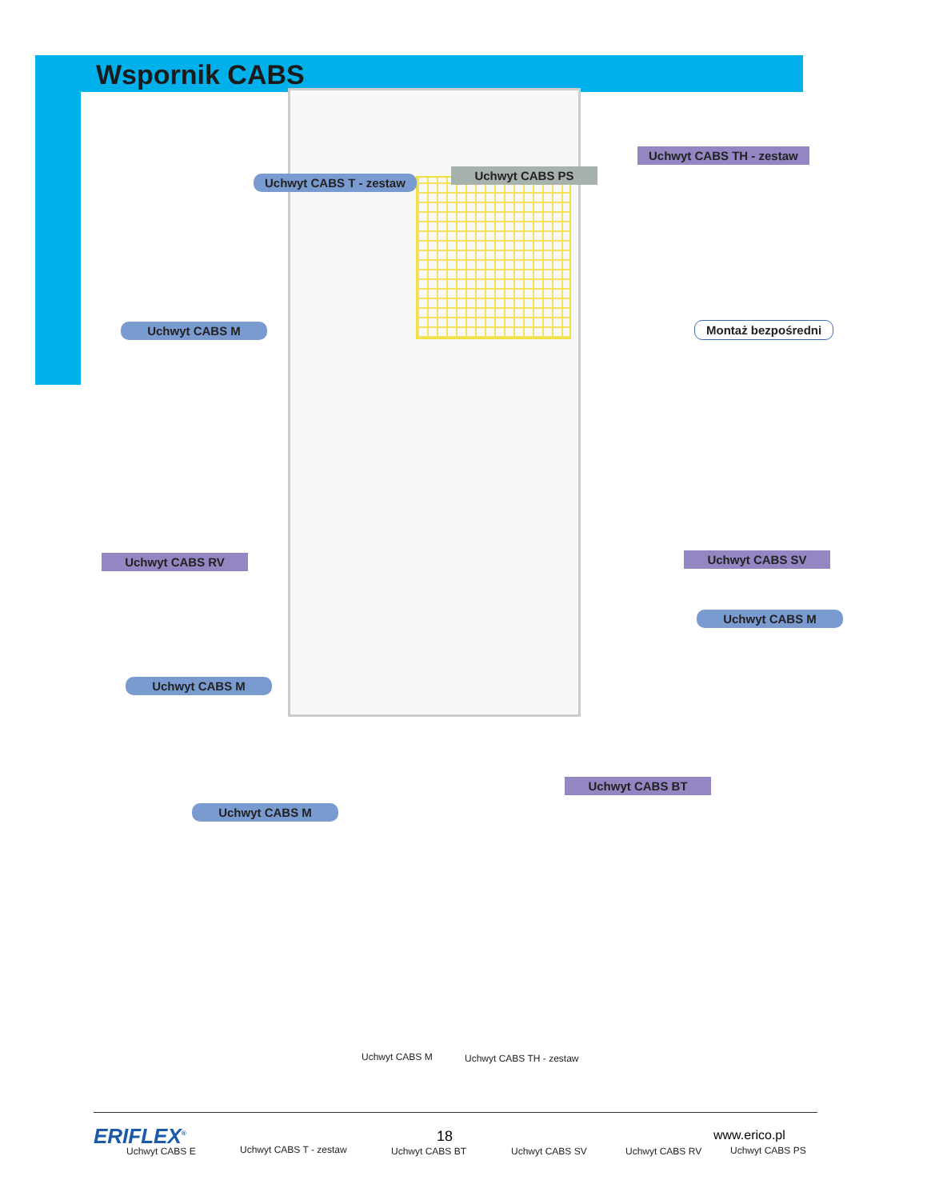Wspornik CABS
Uchwyt CABS T - zestaw
Uchwyt CABS PS
Uchwyt CABS TH - zestaw
Uchwyt CABS M Montaż bezpośredni
Uchwyt CABS RV Uchwyt CABS SV
Uchwyt CABS M
Uchwyt CABS M
Uchwyt CABS BT
Uchwyt CABS M
Uchwyt CABS M Uchwyt CABS TH - zestaw
Uchwyt CABS E Uchwyt CABS T - zestaw Uchwyt CABS BT Uchwyt CABS SV Uchwyt CABS RV Uchwyt CABS PS
ERIFLEX<sup>®</sup> 18 www.erico.pl